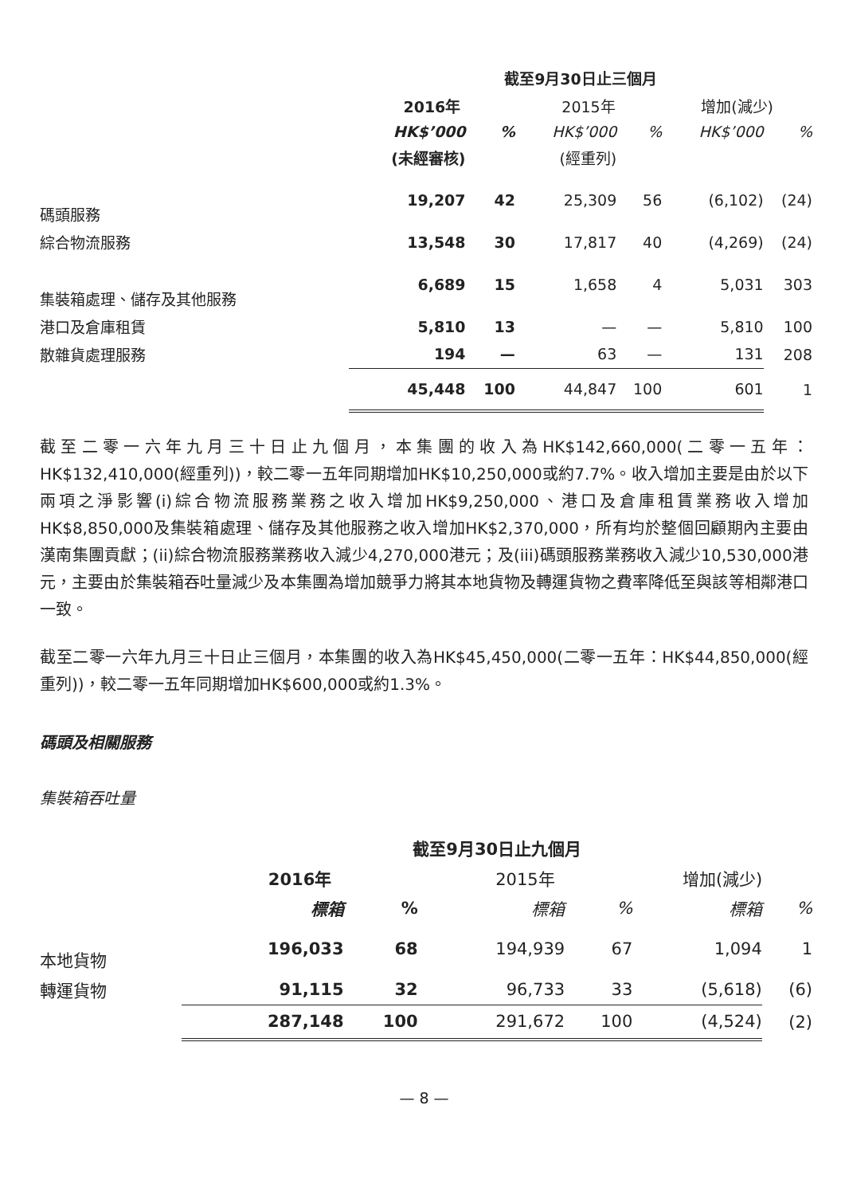| | 截至9月30日止三個月 | | | | | |
| --- | --- | --- | --- | --- | --- | --- |
| | 2016年 | | 2015年 | | 增加(減少) | |
| | HK$’000 | % | HK$’000 | % | HK$’000 | % |
| | (未經審核) | | (經重列) | | | |
| 碼頭服務 | 19,207 | 42 | 25,309 | 56 | (6,102) | (24) |
| 綜合物流服務 | 13,548 | 30 | 17,817 | 40 | (4,269) | (24) |
| 集裝箱處理、儲存及其他服務 | 6,689 | 15 | 1,658 | 4 | 5,031 | 303 |
| 港口及倉庫租賃 | 5,810 | 13 | — | — | 5,810 | 100 |
| 散雜貨處理服務 | 194 | — | 63 | — | 131 | 208 |
| | 45,448 | 100 | 44,847 | 100 | 601 | 1 |
截至二零一六年九月三十日止九個月，本集團的收入為HK$142,660,000(二零一五年：HK$132,410,000(經重列))，較二零一五年同期增加HK$10,250,000或約7.7%。收入增加主要是由於以下兩項之淨影響(i)綜合物流服務業務之收入增加HK$9,250,000、港口及倉庫租賃業務收入增加HK$8,850,000及集裝箱處理、儲存及其他服務之收入增加HK$2,370,000，所有均於整個回顧期內主要由漢南集團貢獻；(ii)綜合物流服務業務收入減少4,270,000港元；及(iii)碼頭服務業務收入減少10,530,000港元，主要由於集裝箱吞吐量減少及本集團為增加競爭力將其本地貨物及轉運貨物之費率降低至與該等相鄰港口一致。
截至二零一六年九月三十日止三個月，本集團的收入為HK$45,450,000(二零一五年：HK$44,850,000(經重列))，較二零一五年同期增加HK$600,000或約1.3%。
碼頭及相關服務
集裝箱吞吐量
| | 截至9月30日止九個月 | | | | | |
| --- | --- | --- | --- | --- | --- | --- |
| | 2016年 | | 2015年 | | 增加(減少) | |
| | 標箱 | % | 標箱 | % | 標箱 | % |
| 本地貨物 | 196,033 | 68 | 194,939 | 67 | 1,094 | 1 |
| 轉運貨物 | 91,115 | 32 | 96,733 | 33 | (5,618) | (6) |
| | 287,148 | 100 | 291,672 | 100 | (4,524) | (2) |
— 8 —